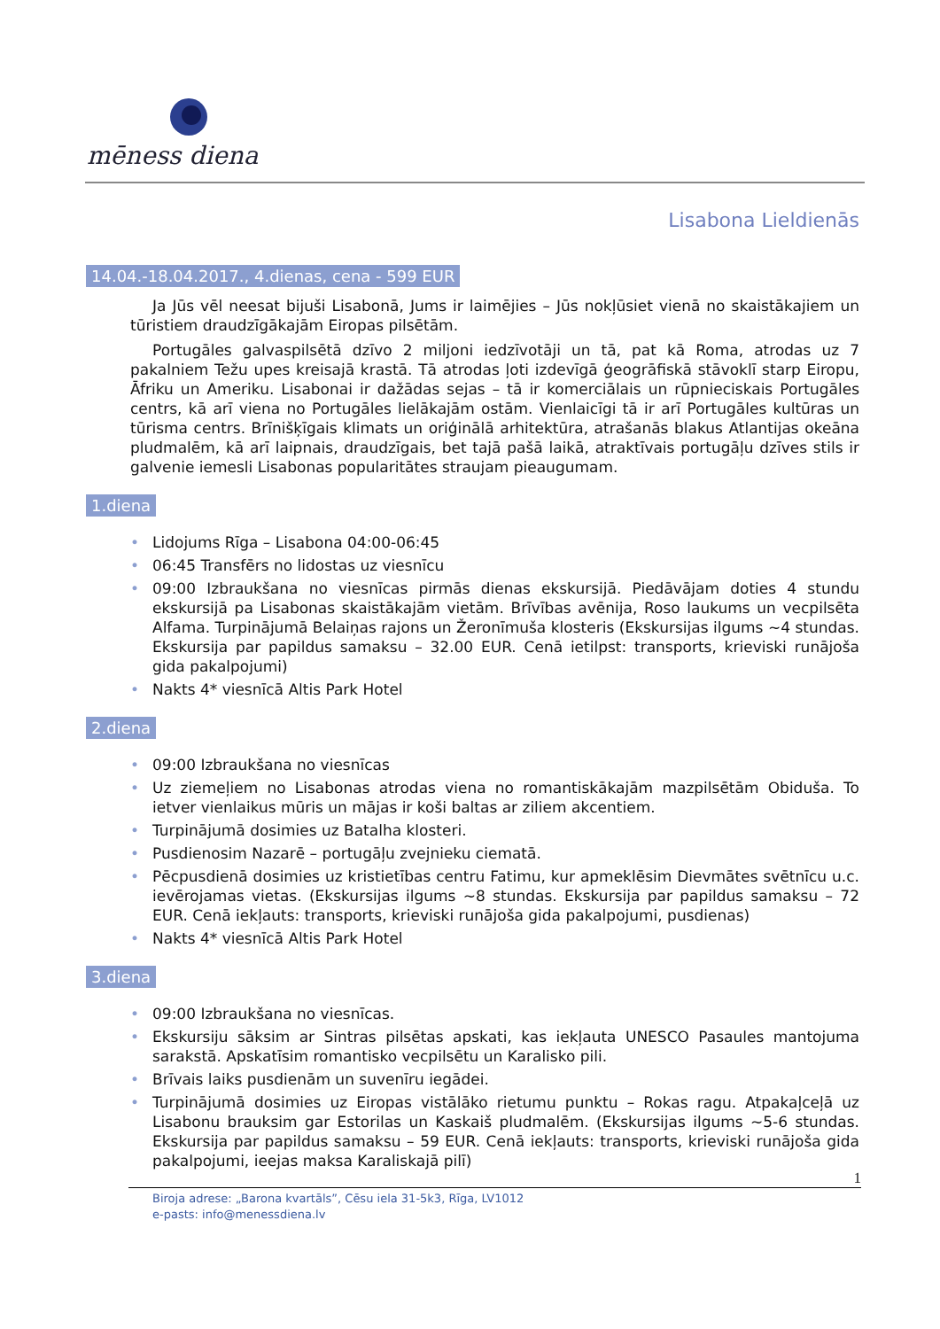mēness diena
Lisabona Lieldienās
14.04.-18.04.2017., 4.dienas, cena - 599 EUR
Ja Jūs vēl neesat bijuši Lisabonā, Jums ir laimējies – Jūs nokļūsiet vienā no skaistākajiem un tūristiem draudzīgākajām Eiropas pilsētām.
Portugāles galvaspilsētā dzīvo 2 miljoni iedzīvotāji un tā, pat kā Roma, atrodas uz 7 pakalniem Težu upes kreisajā krastā. Tā atrodas ļoti izdevīgā ģeogrāfiskā stāvoklī starp Eiropu, Āfriku un Ameriku. Lisabonai ir dažādas sejas – tā ir komerciālais un rūpnieciskais Portugāles centrs, kā arī viena no Portugāles lielākajām ostām. Vienlaicīgi tā ir arī Portugāles kultūras un tūrisma centrs. Brīnišķīgais klimats un oriģinālā arhitektūra, atrašanās blakus Atlantijas okeāna pludmalēm, kā arī laipnais, draudzīgais, bet tajā pašā laikā, atraktīvais portugāļu dzīves stils ir galvenie iemesli Lisabonas popularitātes straujam pieaugumam.
1.diena
• Lidojums Rīga – Lisabona 04:00-06:45
• 06:45 Transfērs no lidostas uz viesnīcu
• 09:00 Izbraukšana no viesnīcas pirmās dienas ekskursijā. Piedāvājam doties 4 stundu ekskursijā pa Lisabonas skaistākajām vietām. Brīvības avēnija, Roso laukums un vecpilsēta Alfama. Turpinājumā Belaiņas rajons un Žeronīmuša klosteris (Ekskursijas ilgums ~4 stundas. Ekskursija par papildus samaksu – 32.00 EUR. Cenā ietilpst: transports, krieviski runājoša gida pakalpojumi)
• Nakts 4* viesnīcā Altis Park Hotel
2.diena
• 09:00 Izbraukšana no viesnīcas
• Uz ziemeļiem no Lisabonas atrodas viena no romantiskākajām mazpilsētām Obiduša. To ietver vienlaikus mūris un mājas ir koši baltas ar ziliem akcentiem.
• Turpinājumā dosimies uz Batalha klosteri.
• Pusdienosim Nazarē – portugāļu zvejnieku ciematā.
• Pēcpusdienā dosimies uz kristietības centru Fatimu, kur apmeklēsim Dievmātes svētnīcu u.c. ievērojamas vietas. (Ekskursijas ilgums ~8 stundas. Ekskursija par papildus samaksu – 72 EUR. Cenā iekļauts: transports, krieviski runājoša gida pakalpojumi, pusdienas)
• Nakts 4* viesnīcā Altis Park Hotel
3.diena
• 09:00 Izbraukšana no viesnīcas.
• Ekskursiju sāksim ar Sintras pilsētas apskati, kas iekļauta UNESCO Pasaules mantojuma sarakstā. Apskatīsim romantisko vecpilsētu un Karalisko pili.
• Brīvais laiks pusdienām un suvenīru iegādei.
• Turpinājumā dosimies uz Eiropas vistālāko rietumu punktu – Rokas ragu. Atpakaļceļā uz Lisabonu brauksim gar Estorilas un Kaskaiš pludmalēm. (Ekskursijas ilgums ~5-6 stundas. Ekskursija par papildus samaksu – 59 EUR. Cenā iekļauts: transports, krieviski runājoša gida pakalpojumi, ieejas maksa Karaliskajā pilī)
1
Biroja adrese: „Barona kvartāls”, Cēsu iela 31-5k3, Rīga, LV1012
e-pasts: info@menessdiena.lv